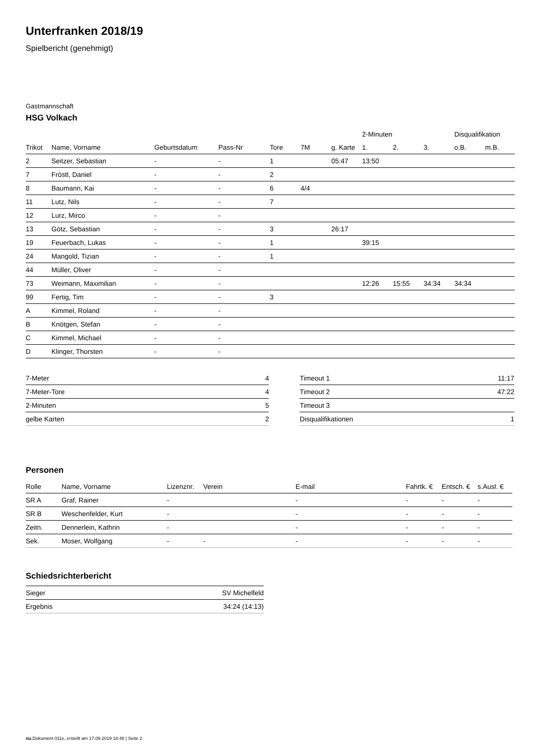Unterfranken 2018/19
Spielbericht (genehmigt)
Gastmannschaft
HSG Volkach
| | | | | | | | 2-Minuten | | | Disqualifikation | |
| --- | --- | --- | --- | --- | --- | --- | --- | --- | --- | --- | --- |
| Trikot | Name, Vorname | Geburtsdatum | Pass-Nr | Tore | 7M | g. Karte | 1. | 2. | 3. | o.B. | m.B. |
| 2 | Seitzer, Sebastian | - | - | 1 | | 05:47 | 13:50 | | | | |
| 7 | Fröstl, Daniel | - | - | 2 | | | | | | | |
| 8 | Baumann, Kai | - | - | 6 | 4/4 | | | | | | |
| 11 | Lutz, Nils | - | - | 7 | | | | | | | |
| 12 | Lurz, Mirco | - | - | | | | | | | | |
| 13 | Götz, Sebastian | - | - | 3 | | 26:17 | | | | | |
| 19 | Feuerbach, Lukas | - | - | 1 | | | 39:15 | | | | |
| 24 | Mangold, Tizian | - | - | 1 | | | | | | | |
| 44 | Müller, Oliver | - | - | | | | | | | | |
| 73 | Weimann, Maximilian | - | - | | | | 12:26 | 15:55 | 34:34 | 34:34 | |
| 99 | Fertig, Tim | - | - | 3 | | | | | | | |
| A | Kimmel, Roland | - | - | | | | | | | | |
| B | Knötgen, Stefan | - | - | | | | | | | | |
| C | Kimmel, Michael | - | - | | | | | | | | |
| D | Klinger, Thorsten | - | - | | | | | | | | |
| 7-Meter | 4 |
| 7-Meter-Tore | 4 |
| 2-Minuten | 5 |
| gelbe Karten | 2 |
| Timeout 1 | 11:17 |
| Timeout 2 | 47:22 |
| Timeout 3 | |
| Disqualifikationen | 1 |
Personen
| Rolle | Name, Vorname | Lizenznr. | Verein | E-mail | Fahrtk. € | Entsch. € | s.Ausl. € |
| --- | --- | --- | --- | --- | --- | --- | --- |
| SR A | Graf, Rainer | - | | - | - | - | - |
| SR B | Weschenfelder, Kurt | - | | - | - | - | - |
| Zeitn. | Dennerlein, Kathrin | - | | - | - | - | - |
| Sek. | Moser, Wolfgang | - | - | - | - | - | - |
Schiedsrichterbericht
| Sieger | SV Michelfeld |
| Ergebnis | 34:24 (14:13) |
nu.Dokument 011e, erstellt am 17.09.2019 18:48 | Seite 2